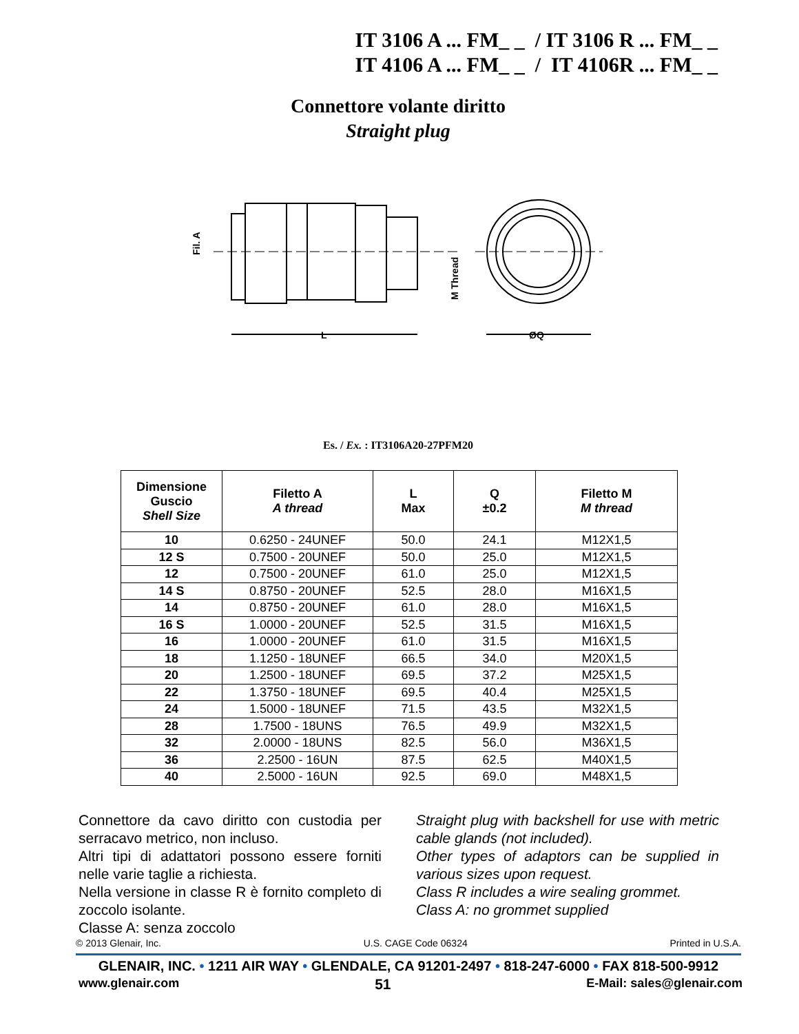IT 3106 A ... FM_ _ / IT 3106 R ... FM_ _
IT 4106 A ... FM_ _ / IT 4106R ... FM_ _
Connettore volante diritto
Straight plug
L
ØQ
Fil. A
M Thread
Es. / Ex. : IT3106A20-27PFM20
| Dimensione Guscio Shell Size | Filetto A A thread | L Max | Q ±0.2 | Filetto M M thread |
| --- | --- | --- | --- | --- |
| 10 | 0.6250 - 24UNEF | 50.0 | 24.1 | M12X1,5 |
| 12 S | 0.7500 - 20UNEF | 50.0 | 25.0 | M12X1,5 |
| 12 | 0.7500 - 20UNEF | 61.0 | 25.0 | M12X1,5 |
| 14 S | 0.8750 - 20UNEF | 52.5 | 28.0 | M16X1,5 |
| 14 | 0.8750 - 20UNEF | 61.0 | 28.0 | M16X1,5 |
| 16 S | 1.0000 - 20UNEF | 52.5 | 31.5 | M16X1,5 |
| 16 | 1.0000 - 20UNEF | 61.0 | 31.5 | M16X1,5 |
| 18 | 1.1250 - 18UNEF | 66.5 | 34.0 | M20X1,5 |
| 20 | 1.2500 - 18UNEF | 69.5 | 37.2 | M25X1,5 |
| 22 | 1.3750 - 18UNEF | 69.5 | 40.4 | M25X1,5 |
| 24 | 1.5000 - 18UNEF | 71.5 | 43.5 | M32X1,5 |
| 28 | 1.7500 - 18UNS | 76.5 | 49.9 | M32X1,5 |
| 32 | 2.0000 - 18UNS | 82.5 | 56.0 | M36X1,5 |
| 36 | 2.2500 - 16UN | 87.5 | 62.5 | M40X1,5 |
| 40 | 2.5000 - 16UN | 92.5 | 69.0 | M48X1,5 |
Connettore da cavo diritto con custodia per serracavo metrico, non incluso.
Altri tipi di adattatori possono essere forniti nelle varie taglie a richiesta.
Nella versione in classe R è fornito completo di zoccolo isolante.
Classe A: senza zoccolo
Straight plug with backshell for use with metric cable glands (not included).
Other types of adaptors can be supplied in various sizes upon request.
Class R includes a wire sealing grommet.
Class A: no grommet supplied
© 2013 Glenair, Inc. U.S. CAGE Code 06324 Printed in U.S.A.
GLENAIR, INC. • 1211 AIR WAY • GLENDALE, CA 91201-2497 • 818-247-6000 • FAX 818-500-9912
www.glenair.com 51 E-Mail: sales@glenair.com